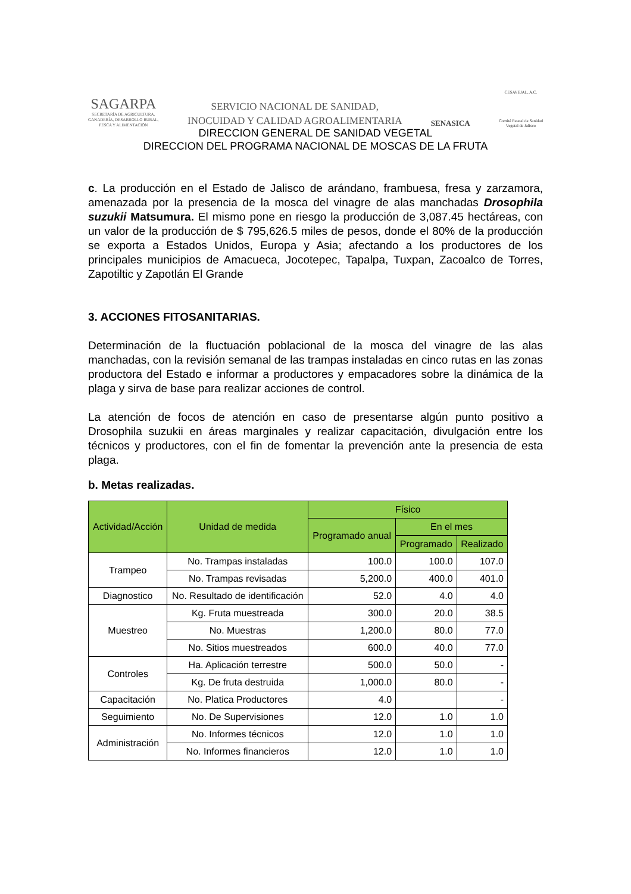SAGARPA
SECRETARÍA DE AGRICULTURA,
GANADERÍA, DESARROLLO RURAL,
PESCA Y ALIMENTACIÓN
SERVICIO NACIONAL DE SANIDAD,
INOCUIDAD Y CALIDAD AGROALIMENTARIA
SENASICA
CESAVEJAL, A.C.
Comité Estatal de Sanidad
Vegetal de Jalisco
DIRECCION GENERAL DE SANIDAD VEGETAL
DIRECCION DEL PROGRAMA NACIONAL DE MOSCAS DE LA FRUTA
c. La producción en el Estado de Jalisco de arándano, frambuesa, fresa y zarzamora, amenazada por la presencia de la mosca del vinagre de alas manchadas Drosophila suzukii Matsumura. El mismo pone en riesgo la producción de 3,087.45 hectáreas, con un valor de la producción de $ 795,626.5 miles de pesos, donde el 80% de la producción se exporta a Estados Unidos, Europa y Asia; afectando a los productores de los principales municipios de Amacueca, Jocotepec, Tapalpa, Tuxpan, Zacoalco de Torres, Zapotiltic y Zapotlán El Grande
3. ACCIONES FITOSANITARIAS.
Determinación de la fluctuación poblacional de la mosca del vinagre de las alas manchadas, con la revisión semanal de las trampas instaladas en cinco rutas en las zonas productora del Estado e informar a productores y empacadores sobre la dinámica de la plaga y sirva de base para realizar acciones de control.
La atención de focos de atención en caso de presentarse algún punto positivo a Drosophila suzukii en áreas marginales y realizar capacitación, divulgación entre los técnicos y productores, con el fin de fomentar la prevención ante la presencia de esta plaga.
b. Metas realizadas.
| Actividad/Acción | Unidad de medida | Físico | | |
| --- | --- | --- | --- | --- |
| | | Programado anual | En el mes | |
| | | | Programado | Realizado |
| Trampeo | No. Trampas instaladas | 100.0 | 100.0 | 107.0 |
| | No. Trampas revisadas | 5,200.0 | 400.0 | 401.0 |
| Diagnostico | No. Resultado de identificación | 52.0 | 4.0 | 4.0 |
| Muestreo | Kg. Fruta muestreada | 300.0 | 20.0 | 38.5 |
| | No. Muestras | 1,200.0 | 80.0 | 77.0 |
| | No. Sitios muestreados | 600.0 | 40.0 | 77.0 |
| Controles | Ha. Aplicación terrestre | 500.0 | 50.0 | - |
| | Kg. De fruta destruida | 1,000.0 | 80.0 | - |
| Capacitación | No. Platica Productores | 4.0 | | - |
| Seguimiento | No. De Supervisiones | 12.0 | 1.0 | 1.0 |
| Administración | No. Informes técnicos | 12.0 | 1.0 | 1.0 |
| | No. Informes financieros | 12.0 | 1.0 | 1.0 |